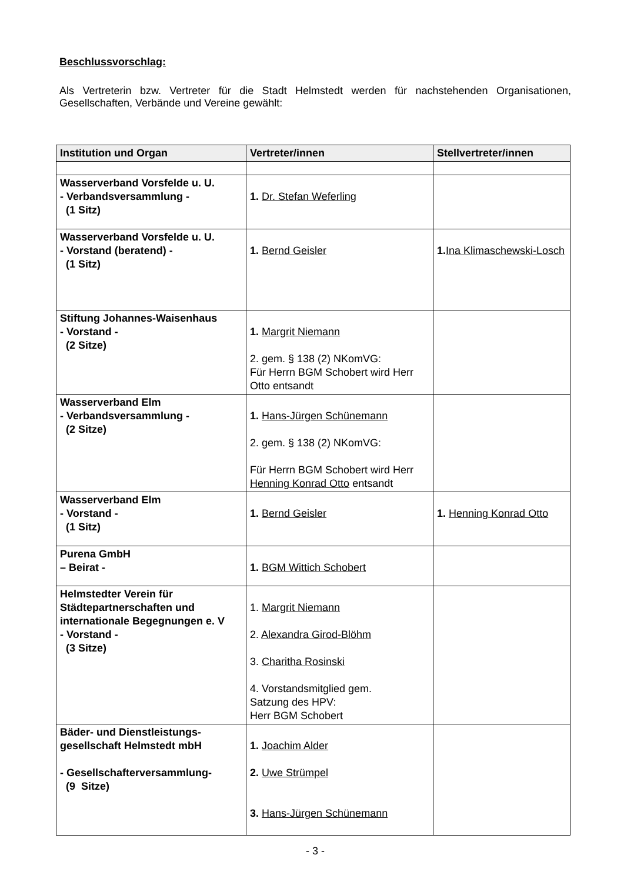Beschlussvorschlag:
Als Vertreterin bzw. Vertreter für die Stadt Helmstedt werden für nachstehenden Organisationen, Gesellschaften, Verbände und Vereine gewählt:
| Institution und Organ | Vertreter/innen | Stellvertreter/innen |
| --- | --- | --- |
| Wasserverband Vorsfelde u. U. - Verbandsversammlung - (1 Sitz) | 1. Dr. Stefan Weferling | |
| Wasserverband Vorsfelde u. U. - Vorstand (beratend) - (1 Sitz) | 1. Bernd Geisler | 1. Ina Klimaschewski-Losch |
| Stiftung Johannes-Waisenhaus - Vorstand - (2 Sitze) | 1. Margrit Niemann 2. gem. § 138 (2) NKomVG: Für Herrn BGM Schobert wird Herr Otto entsandt | |
| Wasserverband Elm - Verbandsversammlung - (2 Sitze) | 1. Hans-Jürgen Schünemann 2. gem. § 138 (2) NKomVG: Für Herrn BGM Schobert wird Herr Henning Konrad Otto entsandt | |
| Wasserverband Elm - Vorstand - (1 Sitz) | 1. Bernd Geisler | 1. Henning Konrad Otto |
| Purena GmbH – Beirat - | 1. BGM Wittich Schobert | |
| Helmstedter Verein für Städtepartnerschaften und internationale Begegnungen e. V - Vorstand - (3 Sitze) | 1. Margrit Niemann 2. Alexandra Girod-Blöhm 3. Charitha Rosinski 4. Vorstandsmitglied gem. Satzung des HPV: Herr BGM Schobert | |
| Bäder- und Dienstleistungs-gesellschaft Helmstedt mbH - Gesellschafterversammlung- (9 Sitze) | 1. Joachim Alder 2. Uwe Strümpel 3. Hans-Jürgen Schünemann | |
- 3 -